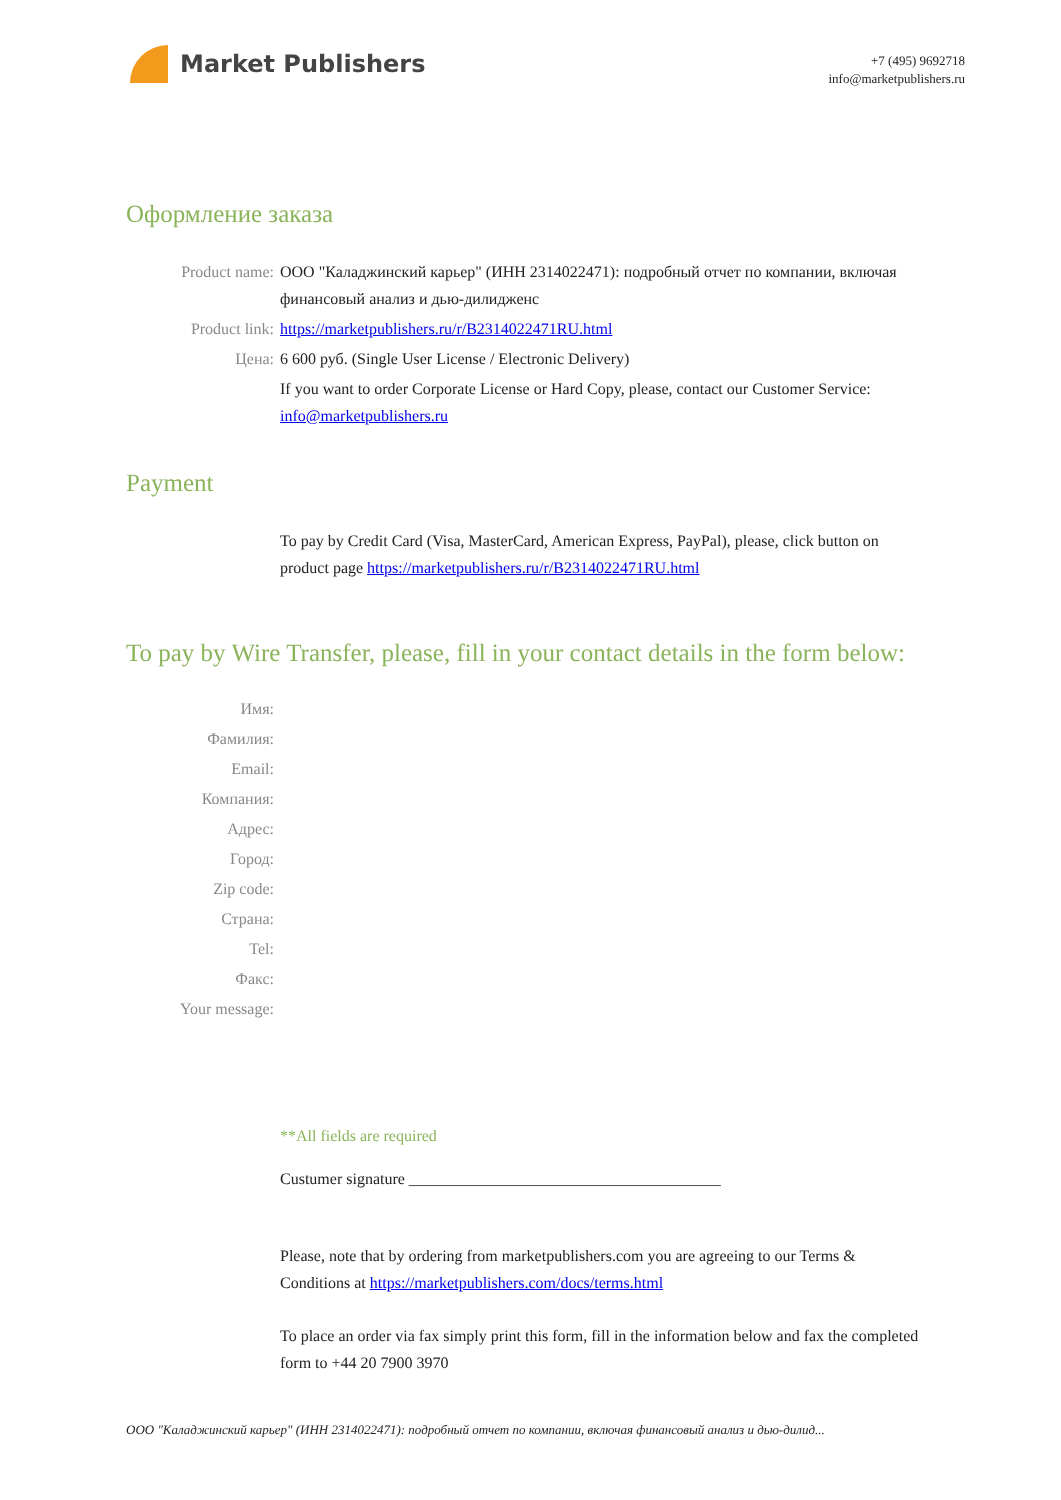Market Publishers
+7 (495) 9692718
info@marketpublishers.ru
Оформление заказа
Product name: ООО "Каладжинский карьер" (ИНН 2314022471): подробный отчет по компании, включая финансовый анализ и дью-дилидженс
Product link: https://marketpublishers.ru/r/B2314022471RU.html
Цена: 6 600 руб. (Single User License / Electronic Delivery)
If you want to order Corporate License or Hard Copy, please, contact our Customer Service: info@marketpublishers.ru
Payment
To pay by Credit Card (Visa, MasterCard, American Express, PayPal), please, click button on product page https://marketpublishers.ru/r/B2314022471RU.html
To pay by Wire Transfer, please, fill in your contact details in the form below:
Имя:
Фамилия:
Email:
Компания:
Адрес:
Город:
Zip code:
Страна:
Tel:
Факс:
Your message:
**All fields are required
Custumer signature _______________________________________
Please, note that by ordering from marketpublishers.com you are agreeing to our Terms & Conditions at https://marketpublishers.com/docs/terms.html
To place an order via fax simply print this form, fill in the information below and fax the completed form to +44 20 7900 3970
ООО "Каладжинский карьер" (ИНН 2314022471): подробный отчет по компании, включая финансовый анализ и дью-дилид...